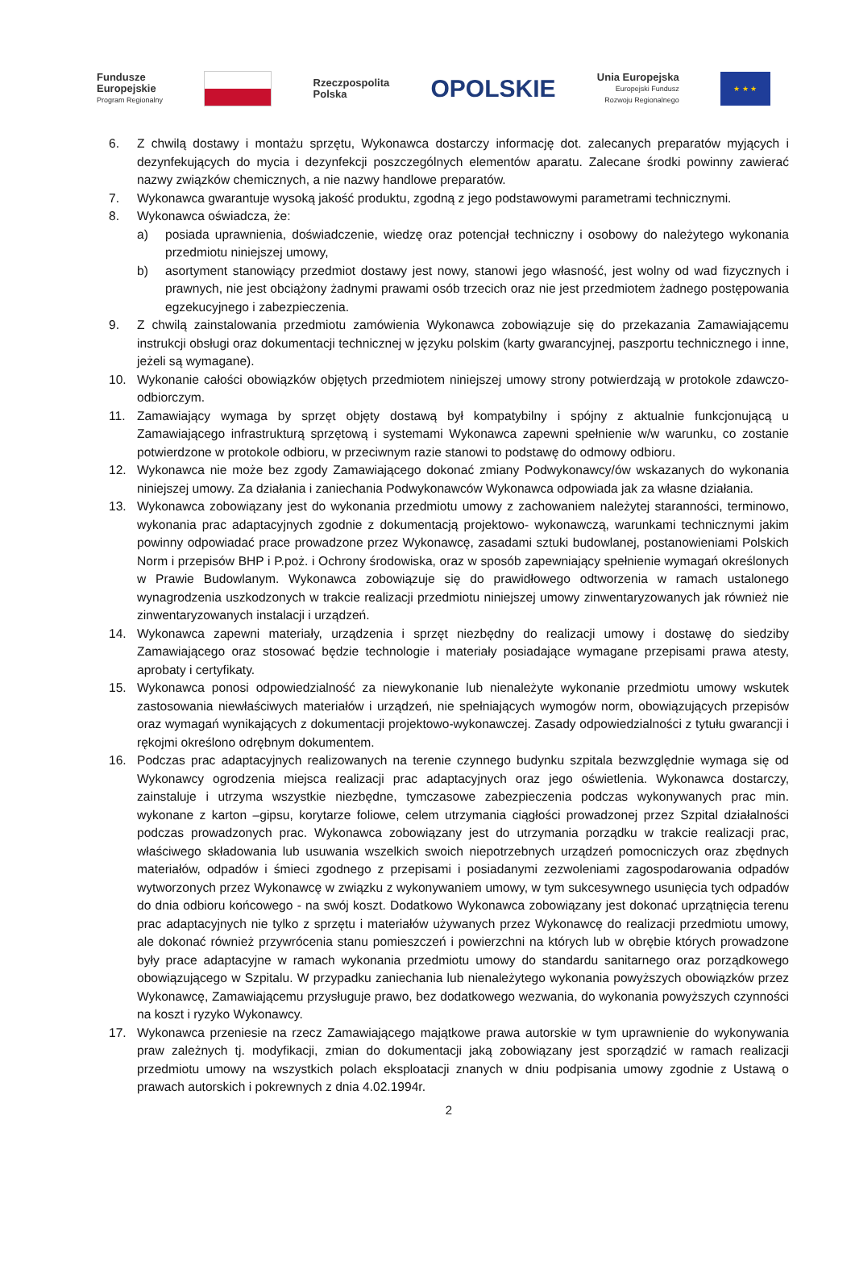Fundusze
Europejskie
Program Regionalny
Rzeczpospolita
Polska
OPOLSKIE
Unia Europejska
Europejski Fundusz
Rozwoju Regionalnego
★ ★ ★
6. Z chwilą dostawy i montażu sprzętu, Wykonawca dostarczy informację dot. zalecanych preparatów myjących i dezynfekujących do mycia i dezynfekcji poszczególnych elementów aparatu. Zalecane środki powinny zawierać nazwy związków chemicznych, a nie nazwy handlowe preparatów.
7. Wykonawca gwarantuje wysoką jakość produktu, zgodną z jego podstawowymi parametrami technicznymi.
8. Wykonawca oświadcza, że:
a) posiada uprawnienia, doświadczenie, wiedzę oraz potencjał techniczny i osobowy do należytego wykonania przedmiotu niniejszej umowy,
b) asortyment stanowiący przedmiot dostawy jest nowy, stanowi jego własność, jest wolny od wad fizycznych i prawnych, nie jest obciążony żadnymi prawami osób trzecich oraz nie jest przedmiotem żadnego postępowania egzekucyjnego i zabezpieczenia.
9. Z chwilą zainstalowania przedmiotu zamówienia Wykonawca zobowiązuje się do przekazania Zamawiającemu instrukcji obsługi oraz dokumentacji technicznej w języku polskim (karty gwarancyjnej, paszportu technicznego i inne, jeżeli są wymagane).
10. Wykonanie całości obowiązków objętych przedmiotem niniejszej umowy strony potwierdzają w protokole zdawczo-odbiorczym.
11. Zamawiający wymaga by sprzęt objęty dostawą był kompatybilny i spójny z aktualnie funkcjonującą u Zamawiającego infrastrukturą sprzętową i systemami Wykonawca zapewni spełnienie w/w warunku, co zostanie potwierdzone w protokole odbioru, w przeciwnym razie stanowi to podstawę do odmowy odbioru.
12. Wykonawca nie może bez zgody Zamawiającego dokonać zmiany Podwykonawcy/ów wskazanych do wykonania niniejszej umowy. Za działania i zaniechania Podwykonawców Wykonawca odpowiada jak za własne działania.
13. Wykonawca zobowiązany jest do wykonania przedmiotu umowy z zachowaniem należytej staranności, terminowo, wykonania prac adaptacyjnych zgodnie z dokumentacją projektowo- wykonawczą, warunkami technicznymi jakim powinny odpowiadać prace prowadzone przez Wykonawcę, zasadami sztuki budowlanej, postanowieniami Polskich Norm i przepisów BHP i P.poż. i Ochrony środowiska, oraz w sposób zapewniający spełnienie wymagań określonych w Prawie Budowlanym. Wykonawca zobowiązuje się do prawidłowego odtworzenia w ramach ustalonego wynagrodzenia uszkodzonych w trakcie realizacji przedmiotu niniejszej umowy zinwentaryzowanych jak również nie zinwentaryzowanych instalacji i urządzeń.
14. Wykonawca zapewni materiały, urządzenia i sprzęt niezbędny do realizacji umowy i dostawę do siedziby Zamawiającego oraz stosować będzie technologie i materiały posiadające wymagane przepisami prawa atesty, aprobaty i certyfikaty.
15. Wykonawca ponosi odpowiedzialność za niewykonanie lub nienależyte wykonanie przedmiotu umowy wskutek zastosowania niewłaściwych materiałów i urządzeń, nie spełniających wymogów norm, obowiązujących przepisów oraz wymagań wynikających z dokumentacji projektowo-wykonawczej. Zasady odpowiedzialności z tytułu gwarancji i rękojmi określono odrębnym dokumentem.
16. Podczas prac adaptacyjnych realizowanych na terenie czynnego budynku szpitala bezwzględnie wymaga się od Wykonawcy ogrodzenia miejsca realizacji prac adaptacyjnych oraz jego oświetlenia. Wykonawca dostarczy, zainstaluje i utrzyma wszystkie niezbędne, tymczasowe zabezpieczenia podczas wykonywanych prac min. wykonane z karton –gipsu, korytarze foliowe, celem utrzymania ciągłości prowadzonej przez Szpital działalności podczas prowadzonych prac. Wykonawca zobowiązany jest do utrzymania porządku w trakcie realizacji prac, właściwego składowania lub usuwania wszelkich swoich niepotrzebnych urządzeń pomocniczych oraz zbędnych materiałów, odpadów i śmieci zgodnego z przepisami i posiadanymi zezwoleniami zagospodarowania odpadów wytworzonych przez Wykonawcę w związku z wykonywaniem umowy, w tym sukcesywnego usunięcia tych odpadów do dnia odbioru końcowego - na swój koszt. Dodatkowo Wykonawca zobowiązany jest dokonać uprzątnięcia terenu prac adaptacyjnych nie tylko z sprzętu i materiałów używanych przez Wykonawcę do realizacji przedmiotu umowy, ale dokonać również przywrócenia stanu pomieszczeń i powierzchni na których lub w obrębie których prowadzone były prace adaptacyjne w ramach wykonania przedmiotu umowy do standardu sanitarnego oraz porządkowego obowiązującego w Szpitalu. W przypadku zaniechania lub nienależytego wykonania powyższych obowiązków przez Wykonawcę, Zamawiającemu przysługuje prawo, bez dodatkowego wezwania, do wykonania powyższych czynności na koszt i ryzyko Wykonawcy.
17. Wykonawca przeniesie na rzecz Zamawiającego majątkowe prawa autorskie w tym uprawnienie do wykonywania praw zależnych tj. modyfikacji, zmian do dokumentacji jaką zobowiązany jest sporządzić w ramach realizacji przedmiotu umowy na wszystkich polach eksploatacji znanych w dniu podpisania umowy zgodnie z Ustawą o prawach autorskich i pokrewnych z dnia 4.02.1994r.
2